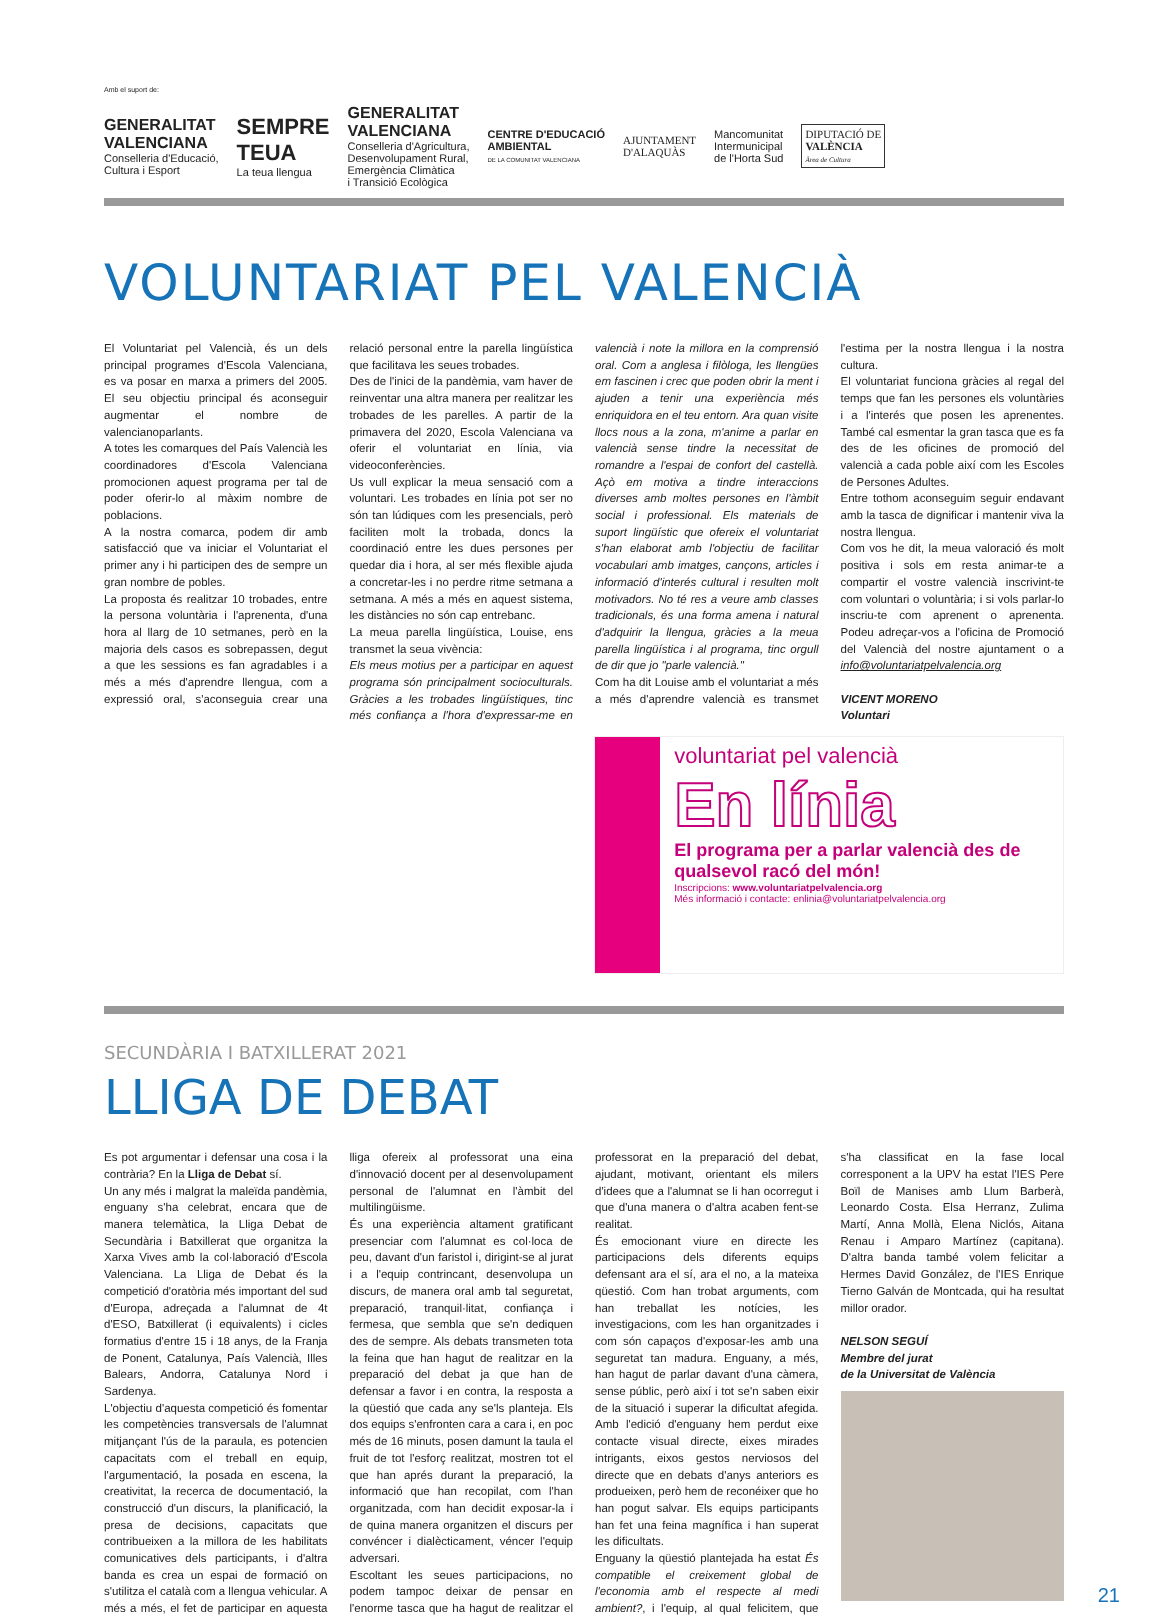Amb el suport de:
GENERALITAT
VALENCIANA
Conselleria d'Educació,
Cultura i Esport
SEMPRE
TEUA
La teua llengua
GENERALITAT
VALENCIANA
Conselleria d'Agricultura,
Desenvolupament Rural,
Emergència Climàtica
i Transició Ecològica
CENTRE D'EDUCACIÓ
AMBIENTAL
DE LA COMUNITAT VALENCIANA
AJUNTAMENT
D'ALAQUÀS
Mancomunitat
Intermunicipal
de l'Horta Sud
DIPUTACIÓ DE
VALÈNCIA
Àrea de Cultura
VOLUNTARIAT PEL VALENCIÀ
El Voluntariat pel Valencià, és un dels principal programes d'Escola Valenciana, es va posar en marxa a primers del 2005. El seu objectiu principal és aconseguir augmentar el nombre de valencianoparlants.
A totes les comarques del País Valencià les coordinadores d'Escola Valenciana promocionen aquest programa per tal de poder oferir-lo al màxim nombre de poblacions.
A la nostra comarca, podem dir amb satisfacció que va iniciar el Voluntariat el primer any i hi participen des de sempre un gran nombre de pobles.
La proposta és realitzar 10 trobades, entre la persona voluntària i l'aprenenta, d'una hora al llarg de 10 setmanes, però en la majoria dels casos es sobrepassen, degut a que les sessions es fan agradables i a més a més d'aprendre llengua, com a expressió oral, s'aconseguia crear una relació personal entre la parella lingüística que facilitava les seues trobades.
Des de l'inici de la pandèmia, vam haver de reinventar una altra manera per realitzar les trobades de les parelles. A partir de la primavera del 2020, Escola Valenciana va oferir el voluntariat en línia, via videoconferències.
Us vull explicar la meua sensació com a voluntari. Les trobades en línia pot ser no són tan lúdiques com les presencials, però faciliten molt la trobada, doncs la coordinació entre les dues persones per quedar dia i hora, al ser més flexible ajuda a concretar-les i no perdre ritme setmana a setmana. A més a més en aquest sistema, les distàncies no són cap entrebanc.
La meua parella lingüística, Louise, ens transmet la seua vivència:
Els meus motius per a participar en aquest programa són principalment socioculturals. Gràcies a les trobades lingüístiques, tinc més confiança a l'hora d'expressar-me en valencià i note la millora en la comprensió oral. Com a anglesa i filòloga, les llengües em fascinen i crec que poden obrir la ment i ajuden a tenir una experiència més enriquidora en el teu entorn. Ara quan visite llocs nous a la zona, m'anime a parlar en valencià sense tindre la necessitat de romandre a l'espai de confort del castellà. Açò em motiva a tindre interaccions diverses amb moltes persones en l'àmbit social i professional. Els materials de suport lingüístic que ofereix el voluntariat s'han elaborat amb l'objectiu de facilitar vocabulari amb imatges, cançons, articles i informació d'interés cultural i resulten molt motivadors. No té res a veure amb classes tradicionals, és una forma amena i natural d'adquirir la llengua, gràcies a la meua parella lingüística i al programa, tinc orgull de dir que jo "parle valencià."
Com ha dit Louise amb el voluntariat a més a més d'aprendre valencià es transmet l'estima per la nostra llengua i la nostra cultura.
El voluntariat funciona gràcies al regal del temps que fan les persones els voluntàries i a l'interés que posen les aprenentes. També cal esmentar la gran tasca que es fa des de les oficines de promoció del valencià a cada poble així com les Escoles de Persones Adultes.
Entre tothom aconseguim seguir endavant amb la tasca de dignificar i mantenir viva la nostra llengua.
Com vos he dit, la meua valoració és molt positiva i sols em resta animar-te a compartir el vostre valencià inscrivint-te com voluntari o voluntària; i si vols parlar-lo inscriu-te com aprenent o aprenenta. Podeu adreçar-vos a l'oficina de Promoció del Valencià del nostre ajuntament o a info@voluntariatpelvalencia.org
VICENT MORENO
Voluntari
voluntariat pel valencià
En línia
El programa per a parlar valencià des de qualsevol racó del món!
Inscripcions: www.voluntariatpelvalencia.org
Més informació i contacte: enlinia@voluntariatpelvalencia.org
SECUNDÀRIA I BATXILLERAT 2021
LLIGA DE DEBAT
Es pot argumentar i defensar una cosa i la contrària? En la Lliga de Debat sí.
Un any més i malgrat la maleïda pandèmia, enguany s'ha celebrat, encara que de manera telemàtica, la Lliga Debat de Secundària i Batxillerat que organitza la Xarxa Vives amb la col·laboració d'Escola Valenciana. La Lliga de Debat és la competició d'oratòria més important del sud d'Europa, adreçada a l'alumnat de 4t d'ESO, Batxillerat (i equivalents) i cicles formatius d'entre 15 i 18 anys, de la Franja de Ponent, Catalunya, País Valencià, Illes Balears, Andorra, Catalunya Nord i Sardenya.
L'objectiu d'aquesta competició és fomentar les competències transversals de l'alumnat mitjançant l'ús de la paraula, es potencien capacitats com el treball en equip, l'argumentació, la posada en escena, la creativitat, la recerca de documentació, la construcció d'un discurs, la planificació, la presa de decisions, capacitats que contribueixen a la millora de les habilitats comunicatives dels participants, i d'altra banda es crea un espai de formació on s'utilitza el català com a llengua vehicular. A més a més, el fet de participar en aquesta lliga ofereix al professorat una eina d'innovació docent per al desenvolupament personal de l'alumnat en l'àmbit del multilingüisme.
És una experiència altament gratificant presenciar com l'alumnat es col·loca de peu, davant d'un faristol i, dirigint-se al jurat i a l'equip contrincant, desenvolupa un discurs, de manera oral amb tal seguretat, preparació, tranquil·litat, confiança i fermesa, que sembla que se'n dediquen des de sempre. Als debats transmeten tota la feina que han hagut de realitzar en la preparació del debat ja que han de defensar a favor i en contra, la resposta a la qüestió que cada any se'ls planteja. Els dos equips s'enfronten cara a cara i, en poc més de 16 minuts, posen damunt la taula el fruit de tot l'esforç realitzat, mostren tot el que han aprés durant la preparació, la informació que han recopilat, com l'han organitzada, com han decidit exposar-la i de quina manera organitzen el discurs per convéncer i dialècticament, véncer l'equip adversari.
Escoltant les seues participacions, no podem tampoc deixar de pensar en l'enorme tasca que ha hagut de realitzar el professorat en la preparació del debat, ajudant, motivant, orientant els milers d'idees que a l'alumnat se li han ocorregut i que d'una manera o d'altra acaben fent-se realitat.
És emocionant viure en directe les participacions dels diferents equips defensant ara el sí, ara el no, a la mateixa qüestió. Com han trobat arguments, com han treballat les notícies, les investigacions, com les han organitzades i com són capaços d'exposar-les amb una seguretat tan madura. Enguany, a més, han hagut de parlar davant d'una càmera, sense públic, però així i tot se'n saben eixir de la situació i superar la dificultat afegida. Amb l'edició d'enguany hem perdut eixe contacte visual directe, eixes mirades intrigants, eixos gestos nerviosos del directe que en debats d'anys anteriors es produeixen, però hem de reconéixer que ho han pogut salvar. Els equips participants han fet una feina magnífica i han superat les dificultats.
Enguany la qüestió plantejada ha estat És compatible el creixement global de l'economia amb el respecte al medi ambient?, i l'equip, al qual felicitem, que s'ha classificat en la fase local corresponent a la UPV ha estat l'IES Pere Boïl de Manises amb Llum Barberà, Leonardo Costa. Elsa Herranz, Zulima Martí, Anna Mollà, Elena Niclós, Aitana Renau i Amparo Martínez (capitana). D'altra banda també volem felicitar a Hermes David González, de l'IES Enrique Tierno Galván de Montcada, qui ha resultat millor orador.
NELSON SEGUÍ
Membre del jurat
de la Universitat de València
21